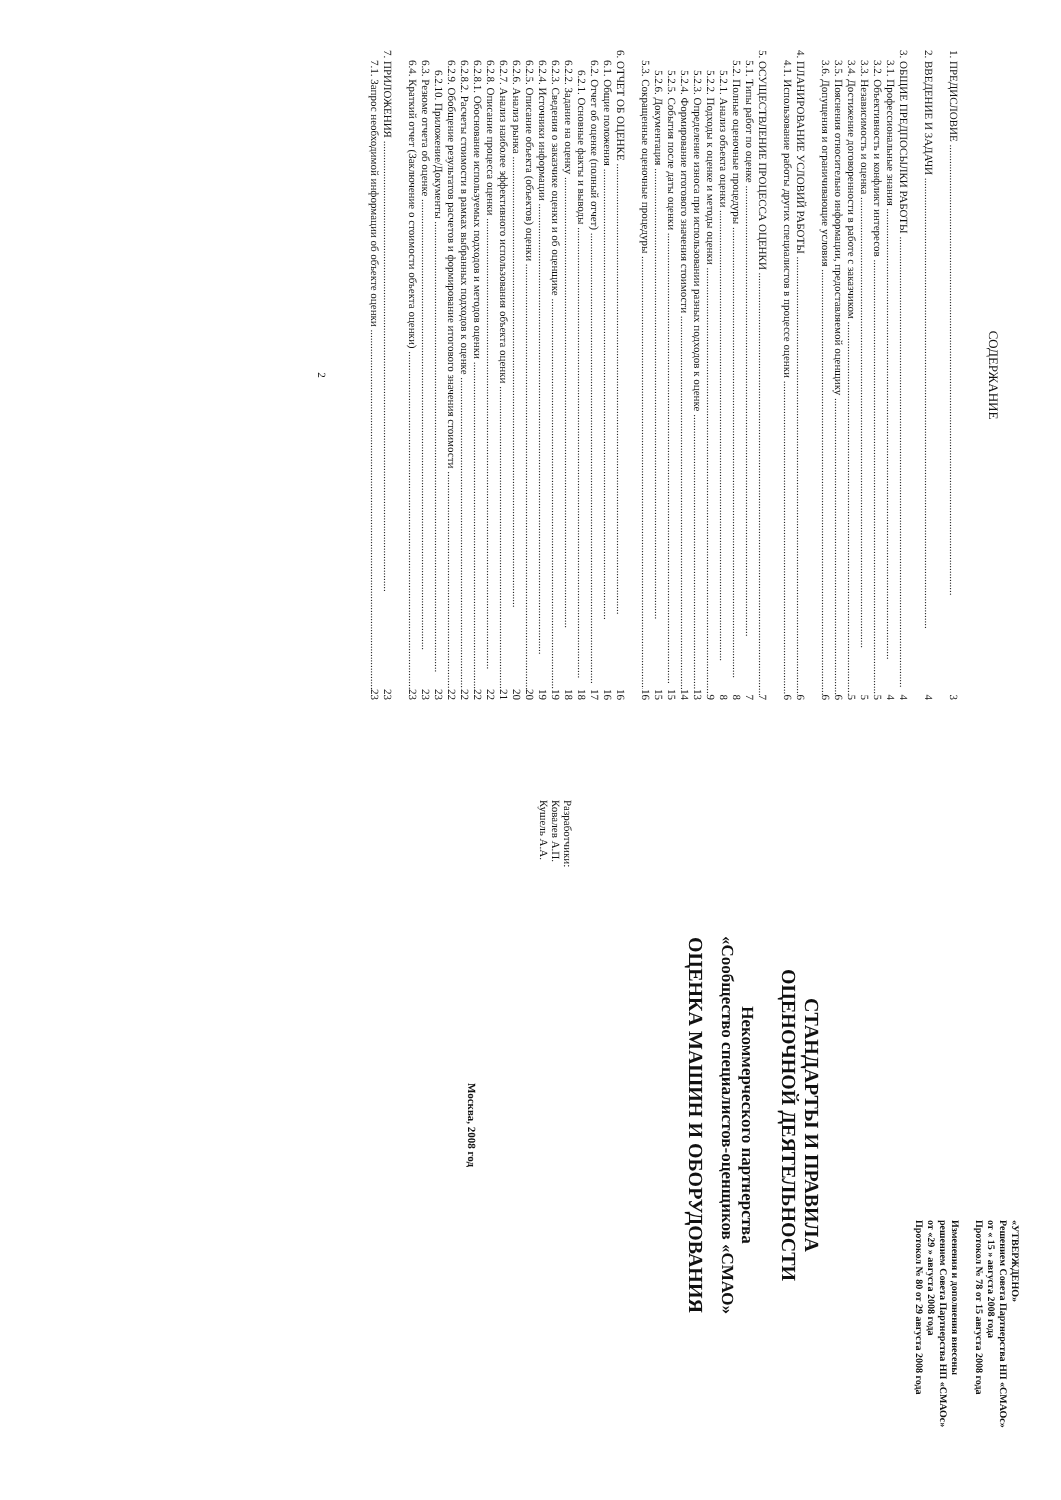СОДЕРЖАНИЕ
1. ПРЕДИСЛОВИЕ 3
2. ВВЕДЕНИЕ И ЗАДАЧИ 4
3. ОБЩИЕ ПРЕДПОСЫЛКИ РАБОТЫ 4
3.1. Профессиональные знания 4
3.2. Объективность и конфликт интересов 5
3.3. Независимость и оценка 5
3.4. Достижение договоренности в работе с заказчиком 5
3.5. Пояснения относительно информации, предоставляемой оценщику 6
3.6. Допущения и ограничивающие условия 6
4. ПЛАНИРОВАНИЕ УСЛОВИЙ РАБОТЫ 6
4.1. Использование работы других специалистов в процессе оценки 6
5. ОСУЩЕСТВЛЕНИЕ ПРОЦЕССА ОЦЕНКИ 7
5.1. Типы работ по оценке 7
5.2. Полные оценочные процедуры 8
5.2.1. Анализ объекта оценки 8
5.2.2. Подходы к оценке и методы оценки 9
5.2.3. Определение износа при использовании разных подходов к оценке 13
5.2.4. Формирование итогового значения стоимости 14
5.2.5. События после даты оценки 15
5.2.6. Документация 15
5.3. Сокращенные оценочные процедуры 16
6. ОТЧЕТ ОБ ОЦЕНКЕ 16
6.1. Общие положения 16
6.2. Отчет об оценке (полный отчет) 17
6.2.1. Основные факты и выводы 18
6.2.2. Задание на оценку 18
6.2.3. Сведения о заказчике оценки и об оценщике 19
6.2.4. Источники информации 19
6.2.5. Описание объекта (объектов) оценки 20
6.2.6. Анализ рынка 20
6.2.7. Анализ наиболее эффективного использования объекта оценки 21
6.2.8. Описание процесса оценки 22
6.2.8.1. Обоснование используемых подходов и методов оценки 22
6.2.8.2. Расчеты стоимости в рамках выбранных подходов к оценке 22
6.2.9. Обобщение результатов расчетов и формирование итогового значения стоимости 22
6.2.10. Приложение/Документы 23
6.3. Резюме отчета об оценке 23
6.4. Краткий отчет (Заключение о стоимости объекта оценки) 23
7. ПРИЛОЖЕНИЯ 23
7.1. Запрос необходимой информации об объекте оценки 23
2
«УТВЕРЖДЕНО»
Решением Совета Партнерства НП «СМАОс»
от « 15 » августа 2008 года
Протокол № 78 от 15 августа 2008 года
Изменения и дополнения внесены
решением Совета Партнерства НП «СМАОс»
от «29 » августа 2008 года
Протокол № 80 от 29 августа 2008 года
СТАНДАРТЫ И ПРАВИЛА
ОЦЕНОЧНОЙ ДЕЯТЕЛЬНОСТИ
Некоммерческого партнерства
«Сообщество специалистов-оценщиков «СМАО»
ОЦЕНКА МАШИН И ОБОРУДОВАНИЯ
Разработчики:
Ковалев А.П.
Кушель А.А.
Москва, 2008 год